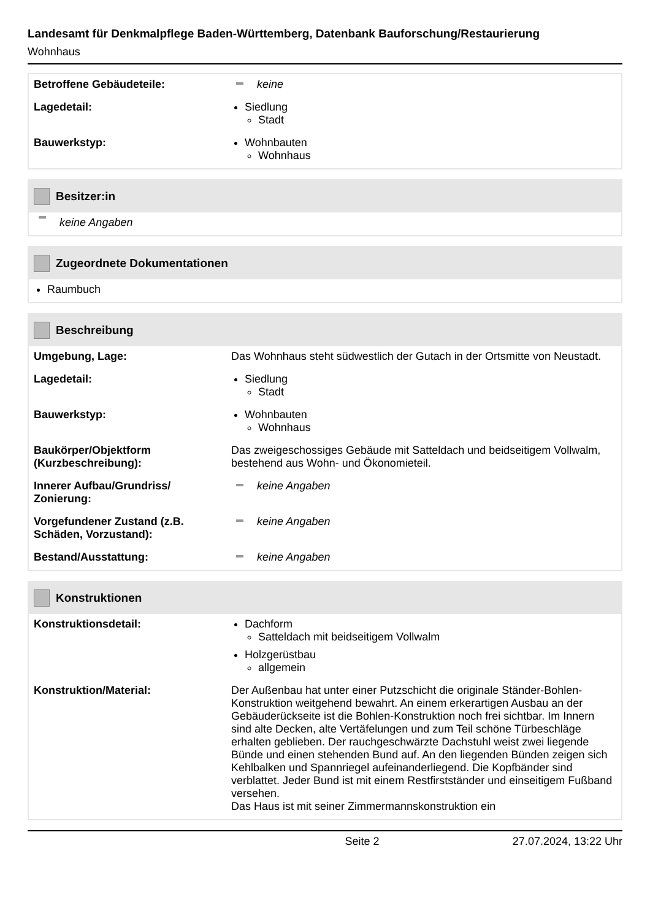Landesamt für Denkmalpflege Baden-Württemberg, Datenbank Bauforschung/Restaurierung
Wohnhaus
Betroffene Gebäudeteile: keine
Lagedetail: Siedlung
Stadt
Bauwerkstyp: Wohnbauten
Wohnhaus
Besitzer:in
keine Angaben
Zugeordnete Dokumentationen
Raumbuch
Beschreibung
Umgebung, Lage: Das Wohnhaus steht südwestlich der Gutach in der Ortsmitte von Neustadt.
Lagedetail: Siedlung
Stadt
Bauwerkstyp: Wohnbauten
Wohnhaus
Baukörper/Objektform (Kurzbeschreibung):
Das zweigeschossiges Gebäude mit Satteldach und beidseitigem Vollwalm, bestehend aus Wohn- und Ökonomieteil.
Innerer Aufbau/Grundriss/ Zonierung:
keine Angaben
Vorgefundener Zustand (z.B. Schäden, Vorzustand):
keine Angaben
Bestand/Ausstattung: keine Angaben
Konstruktionen
Konstruktionsdetail: Dachform
Satteldach mit beidseitigem Vollwalm
Holzgerüstbau
allgemein
Konstruktion/Material: Der Außenbau hat unter einer Putzschicht die originale Ständer-Bohlen-Konstruktion weitgehend bewahrt. An einem erkerartigen Ausbau an der Gebäuderückseite ist die Bohlen-Konstruktion noch frei sichtbar. Im Innern sind alte Decken, alte Vertäfelungen und zum Teil schöne Türbeschläge erhalten geblieben. Der rauchgeschwärzte Dachstuhl weist zwei liegende Bünde und einen stehenden Bund auf. An den liegenden Bünden zeigen sich Kehlbalken und Spannriegel aufeinanderliegend. Die Kopfbänder sind verblattet. Jeder Bund ist mit einem Restfirstständer und einseitigem Fußband versehen.
Das Haus ist mit seiner Zimmermannskonstruktion ein
Seite 2 27.07.2024, 13:22 Uhr